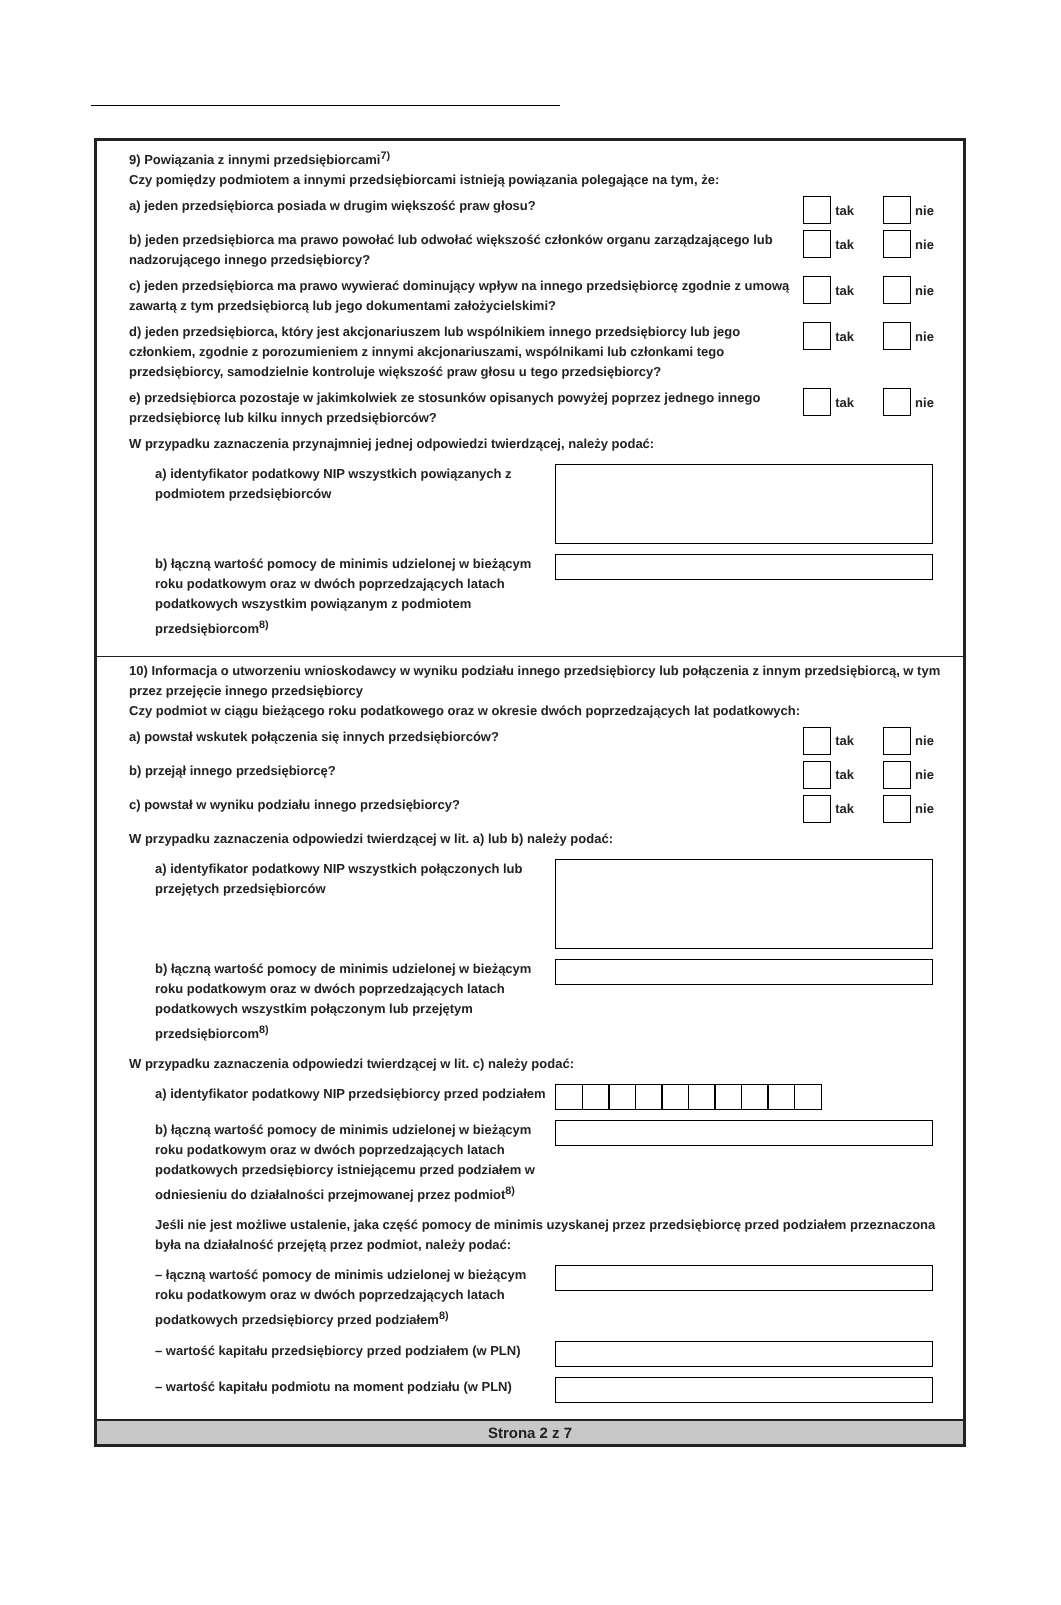9) Powiązania z innymi przedsiębiorcami<sup>7)</sup>
Czy pomiędzy podmiotem a innymi przedsiębiorcami istnieją powiązania polegające na tym, że:
a) jeden przedsiębiorca posiada w drugim większość praw głosu?
tak nie
b) jeden przedsiębiorca ma prawo powołać lub odwołać większość członków organu zarządzającego lub nadzorującego innego przedsiębiorcy?
tak nie
c) jeden przedsiębiorca ma prawo wywierać dominujący wpływ na innego przedsiębiorcę zgodnie z umową zawartą z tym przedsiębiorcą lub jego dokumentami założycielskimi?
tak nie
d) jeden przedsiębiorca, który jest akcjonariuszem lub wspólnikiem innego przedsiębiorcy lub jego członkiem, zgodnie z porozumieniem z innymi akcjonariuszami, wspólnikami lub członkami tego przedsiębiorcy, samodzielnie kontroluje większość praw głosu u tego przedsiębiorcy?
tak nie
e) przedsiębiorca pozostaje w jakimkolwiek ze stosunków opisanych powyżej poprzez jednego innego przedsiębiorcę lub kilku innych przedsiębiorców?
tak nie
W przypadku zaznaczenia przynajmniej jednej odpowiedzi twierdzącej, należy podać:
a) identyfikator podatkowy NIP wszystkich powiązanych z podmiotem przedsiębiorców
b) łączną wartość pomocy de minimis udzielonej w bieżącym roku podatkowym oraz w dwóch poprzedzających latach podatkowych wszystkim powiązanym z podmiotem przedsiębiorcom<sup>8)</sup>
10) Informacja o utworzeniu wnioskodawcy w wyniku podziału innego przedsiębiorcy lub połączenia z innym przedsiębiorcą, w tym przez przejęcie innego przedsiębiorcy
Czy podmiot w ciągu bieżącego roku podatkowego oraz w okresie dwóch poprzedzających lat podatkowych:
a) powstał wskutek połączenia się innych przedsiębiorców?
tak nie
b) przejął innego przedsiębiorcę?
tak nie
c) powstał w wyniku podziału innego przedsiębiorcy?
tak nie
W przypadku zaznaczenia odpowiedzi twierdzącej w lit. a) lub b) należy podać:
a) identyfikator podatkowy NIP wszystkich połączonych lub przejętych przedsiębiorców
b) łączną wartość pomocy de minimis udzielonej w bieżącym roku podatkowym oraz w dwóch poprzedzających latach podatkowych wszystkim połączonym lub przejętym przedsiębiorcom<sup>8)</sup>
W przypadku zaznaczenia odpowiedzi twierdzącej w lit. c) należy podać:
a) identyfikator podatkowy NIP przedsiębiorcy przed podziałem
b) łączną wartość pomocy de minimis udzielonej w bieżącym roku podatkowym oraz w dwóch poprzedzających latach podatkowych przedsiębiorcy istniejącemu przed podziałem w odniesieniu do działalności przejmowanej przez podmiot<sup>8)</sup>
Jeśli nie jest możliwe ustalenie, jaka część pomocy de minimis uzyskanej przez przedsiębiorcę przed podziałem przeznaczona była na działalność przejętą przez podmiot, należy podać:
– łączną wartość pomocy de minimis udzielonej w bieżącym roku podatkowym oraz w dwóch poprzedzających latach podatkowych przedsiębiorcy przed podziałem<sup>8)</sup>
– wartość kapitału przedsiębiorcy przed podziałem (w PLN)
– wartość kapitału podmiotu na moment podziału (w PLN)
Strona 2 z 7